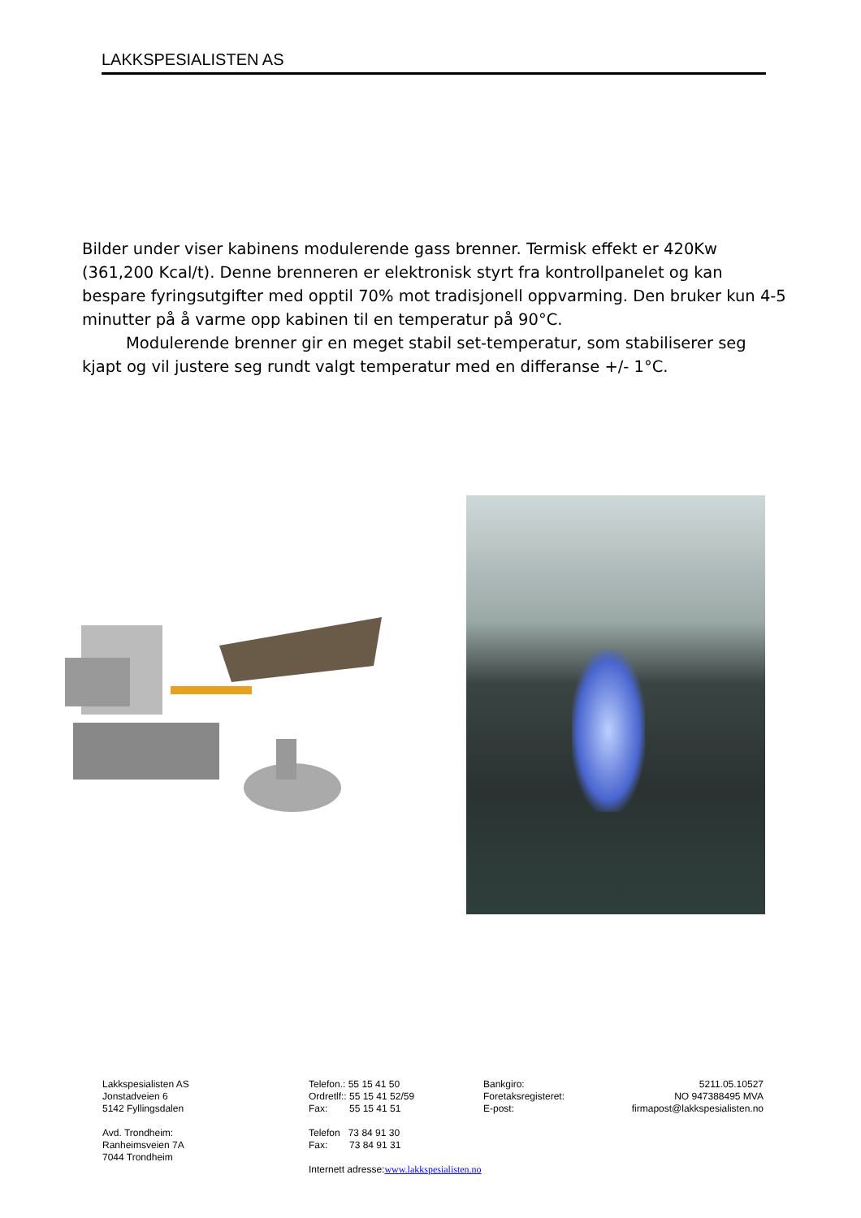LAKKSPESIALISTEN AS
Bilder under viser kabinens modulerende gass brenner. Termisk effekt er 420Kw (361,200 Kcal/t). Denne brenneren er elektronisk styrt fra kontrollpanelet og kan bespare fyringsutgifter med opptil 70% mot tradisjonell oppvarming. Den bruker kun 4-5 minutter på å varme opp kabinen til en temperatur på 90°C.
Modulerende brenner gir en meget stabil set-temperatur, som stabiliserer seg kjapt og vil justere seg rundt valgt temperatur med en differanse +/- 1°C.
Lakkspesialisten AS
Jonstadveien 6
5142 Fyllingsdalen
Avd. Trondheim:
Ranheimsveien 7A
7044 Trondheim
Telefon.: 55 15 41 50
Ordretlf:: 55 15 41 52/59
Fax: 55 15 41 51
Telefon 73 84 91 30
Fax: 73 84 91 31
Internett adresse:www.lakkspesialisten.no
Bankgiro:
Foretaksregisteret:
E-post:
5211.05.10527
NO 947388495 MVA
firmapost@lakkspesialisten.no